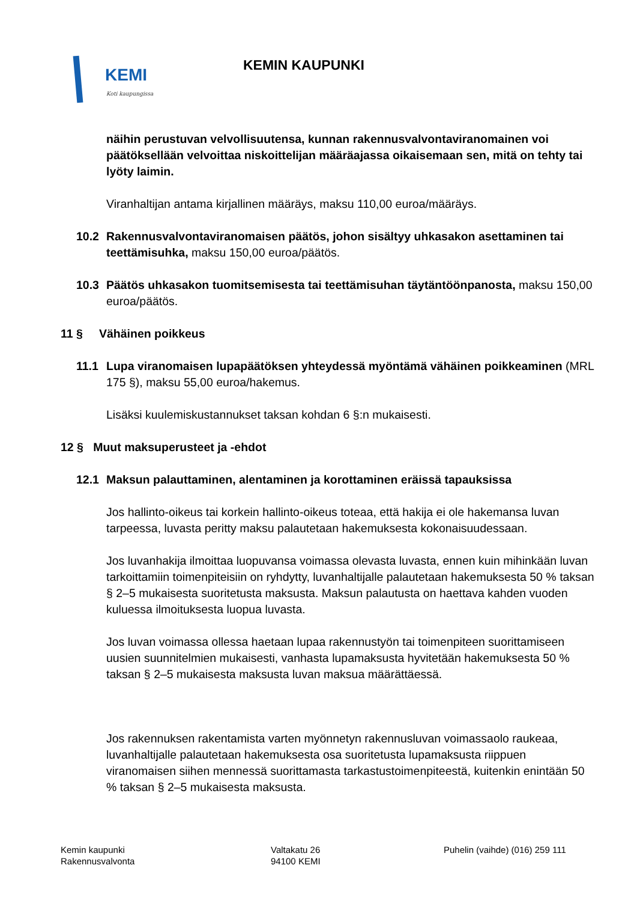KEMI
Koti kaupungissa
KEMIN KAUPUNKI
näihin perustuvan velvollisuutensa, kunnan rakennusvalvontaviranomainen voi päätöksellään velvoittaa niskoittelijan määräajassa oikaisemaan sen, mitä on tehty tai lyöty laimin.
Viranhaltijan antama kirjallinen määräys, maksu 110,00 euroa/määräys.
10.2 Rakennusvalvontaviranomaisen päätös, johon sisältyy uhkasakon asettaminen tai teettämisuhka, maksu 150,00 euroa/päätös.
10.3 Päätös uhkasakon tuomitsemisesta tai teettämisuhan täytäntöönpanosta, maksu 150,00 euroa/päätös.
11 § Vähäinen poikkeus
11.1 Lupa viranomaisen lupapäätöksen yhteydessä myöntämä vähäinen poikkeaminen (MRL 175 §), maksu 55,00 euroa/hakemus.
Lisäksi kuulemiskustannukset taksan kohdan 6 §:n mukaisesti.
12 § Muut maksuperusteet ja -ehdot
12.1 Maksun palauttaminen, alentaminen ja korottaminen eräissä tapauksissa
Jos hallinto-oikeus tai korkein hallinto-oikeus toteaa, että hakija ei ole hakemansa luvan tarpeessa, luvasta peritty maksu palautetaan hakemuksesta kokonaisuudessaan.
Jos luvanhakija ilmoittaa luopuvansa voimassa olevasta luvasta, ennen kuin mihinkään luvan tarkoittamiin toimenpiteisiin on ryhdytty, luvanhaltijalle palautetaan hakemuksesta 50 % taksan § 2–5 mukaisesta suoritetusta maksusta. Maksun palautusta on haettava kahden vuoden kuluessa ilmoituksesta luopua luvasta.
Jos luvan voimassa ollessa haetaan lupaa rakennustyön tai toimenpiteen suorittamiseen uusien suunnitelmien mukaisesti, vanhasta lupamaksusta hyvitetään hakemuksesta 50 % taksan § 2–5 mukaisesta maksusta luvan maksua määrättäessä.
Jos rakennuksen rakentamista varten myönnetyn rakennusluvan voimassaolo raukeaa, luvanhaltijalle palautetaan hakemuksesta osa suoritetusta lupamaksusta riippuen viranomaisen siihen mennessä suorittamasta tarkastustoimenpiteestä, kuitenkin enintään 50 % taksan § 2–5 mukaisesta maksusta.
Kemin kaupunki
Rakennusvalvonta
Valtakatu 26
94100 KEMI
Puhelin (vaihde) (016) 259 111